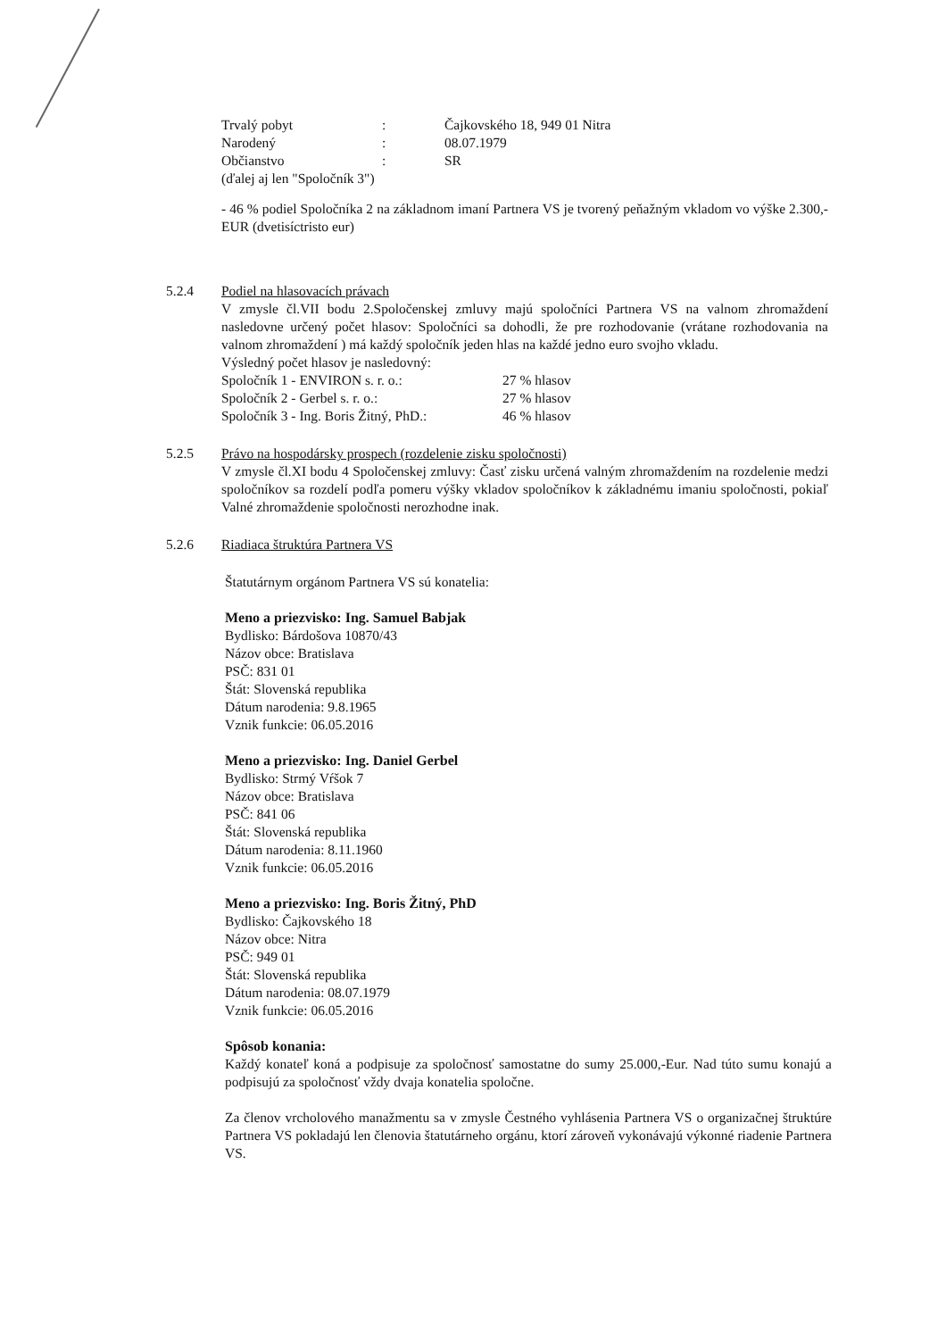Trvalý pobyt: Čajkovského 18, 949 01 Nitra
Narodený: 08.07.1979
Občianstvo: SR
(ďalej aj len "Spoločník 3")
- 46 % podiel Spoločníka 2 na základnom imaní Partnera VS je tvorený peňažným vkladom vo výške 2.300,-EUR (dvetisíctristo eur)
5.2.4 Podiel na hlasovacích právach
V zmysle čl.VII bodu 2.Spoločenskej zmluvy majú spoločníci Partnera VS na valnom zhromaždení nasledovne určený počet hlasov: Spoločníci sa dohodli, že pre rozhodovanie (vrátane rozhodovania na valnom zhromaždení ) má každý spoločník jeden hlas na každé jedno euro svojho vkladu.
Výsledný počet hlasov je nasledovný:
Spoločník 1 - ENVIRON s. r. o.: 27 % hlasov
Spoločník 2 - Gerbel s. r. o.: 27 % hlasov
Spoločník 3 - Ing. Boris Žitný, PhD.: 46 % hlasov
5.2.5 Právo na hospodársky prospech (rozdelenie zisku spoločnosti)
V zmysle čl.XI bodu 4 Spoločenskej zmluvy: Časť zisku určená valným zhromaždením na rozdelenie medzi spoločníkov sa rozdelí podľa pomeru výšky vkladov spoločníkov k základnému imaniu spoločnosti, pokiaľ Valné zhromaždenie spoločnosti nerozhodne inak.
5.2.6 Riadiaca štruktúra Partnera VS
Štatutárnym orgánom Partnera VS sú konatelia:
Meno a priezvisko: Ing. Samuel Babjak
Bydlisko: Bárdošova 10870/43
Názov obce: Bratislava
PSČ: 831 01
Štát: Slovenská republika
Dátum narodenia: 9.8.1965
Vznik funkcie: 06.05.2016
Meno a priezvisko: Ing. Daniel Gerbel
Bydlisko: Strmý Vŕšok 7
Názov obce: Bratislava
PSČ: 841 06
Štát: Slovenská republika
Dátum narodenia: 8.11.1960
Vznik funkcie: 06.05.2016
Meno a priezvisko: Ing. Boris Žitný, PhD
Bydlisko: Čajkovského 18
Názov obce: Nitra
PSČ: 949 01
Štát: Slovenská republika
Dátum narodenia: 08.07.1979
Vznik funkcie: 06.05.2016
Spôsob konania:
Každý konateľ koná a podpisuje za spoločnosť samostatne do sumy 25.000,-Eur. Nad túto sumu konajú a podpisujú za spoločnosť vždy dvaja konatelia spoločne.
Za členov vrcholového manažmentu sa v zmysle Čestného vyhlásenia Partnera VS o organizačnej štruktúre Partnera VS pokladajú len členovia štatutárneho orgánu, ktorí zároveň vykonávajú výkonné riadenie Partnera VS.